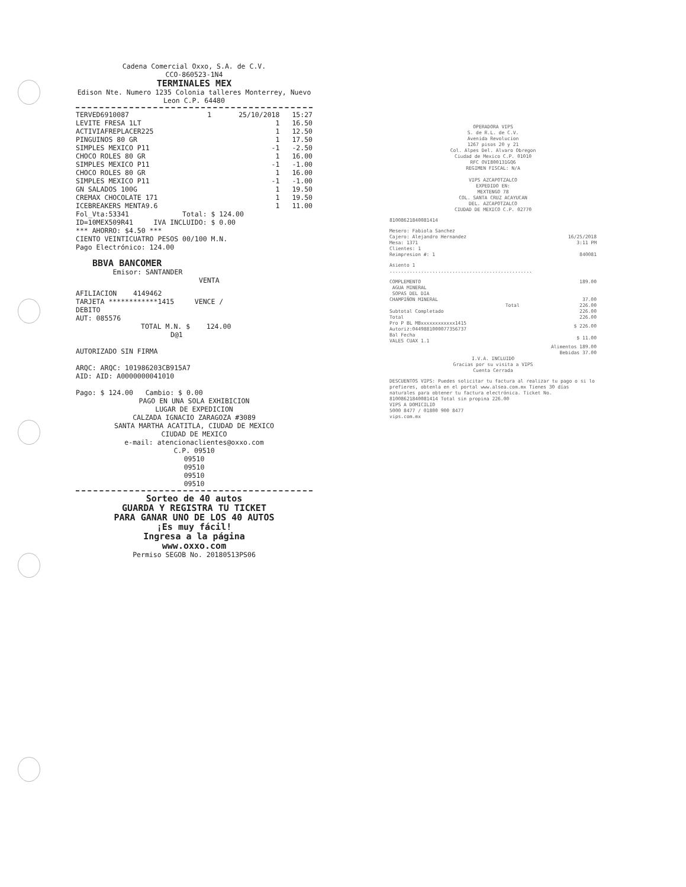Cadena Comercial Oxxo, S.A. de C.V.
CCO-860523-1N4
TERMINALES MEX
Edison Nte. Numero 1235 Colonia talleres Monterrey, Nuevo Leon C.P. 64480
| TERVED6910087 | 1 | 25/10/2018 | 15:27 |
| LEVITE FRESA 1LT | | 1 | 16.50 |
| ACTIVIAFREPLACER225 | | 1 | 12.50 |
| PINGUINOS 80 GR | | 1 | 17.50 |
| SIMPLES MEXICO P11 | | -1 | -2.50 |
| CHOCO ROLES 80 GR | | 1 | 16.00 |
| SIMPLES MEXICO P11 | | -1 | -1.00 |
| CHOCO ROLES 80 GR | | 1 | 16.00 |
| SIMPLES MEXICO P11 | | -1 | -1.00 |
| GN SALADOS 100G | | 1 | 19.50 |
| CREMAX CHOCOLATE 171 | | 1 | 19.50 |
| ICEBREAKERS MENTA9.6 | | 1 | 11.00 |
Fol_Vta:53341 Total: $ 124.00
ID=10MEX509R41 IVA INCLUIDO: $ 0.00
*** AHORRO: $4.50 ***
CIENTO VEINTICUATRO PESOS 00/100 M.N.
Pago Electrónico: 124.00
BBVA BANCOMER
Emisor: SANTANDER
VENTA
AFILIACION 4149462
TARJETA ************1415 VENCE /
DEBITO
AUT: 085576
TOTAL M.N. $ 124.00
D@1
AUTORIZADO SIN FIRMA
ARQC: ARQC: 101986203CB915A7
AID: AID: A0000000041010
Pago: $ 124.00 Cambio: $ 0.00
PAGO EN UNA SOLA EXHIBICION
LUGAR DE EXPEDICION
CALZADA IGNACIO ZARAGOZA #3089
SANTA MARTHA ACATITLA, CIUDAD DE MEXICO
CIUDAD DE MEXICO
e-mail: atencionaclientes@oxxo.com
C.P. 09510
09510
09510
09510
09510
Sorteo de 40 autos
GUARDA Y REGISTRA TU TICKET
PARA GANAR UNO DE LOS 40 AUTOS
¡Es muy fácil!
Ingresa a la página
www.oxxo.com
Permiso SEGOB No. 20180513PS06
OPERADORA VIPS
S. de R.L. de C.V.
Avenida Revolucion
1267 pisos 20 y 21
Col. Alpes Del. Alvaro Obregon
Ciudad de Mexico C.P. 01010
RFC OVI800131GQ6
REGIMEN FISCAL: N/A
VIPS AZCAPOTZALCO
EXPEDIDO EN:
MEXTENGO 78
COL. SANTA CRUZ ACAYUCAN
DEL. AZCAPOTZALCO
CIUDAD DE MEXICO C.P. 02770
81008621840081414
| Mesero: Fabiola Sanchez Cajero: Alejandro Hernandez Mesa: 1371 Clientes: 1 | 16/25/2018 3:11 PM |
| Reimpresion #: 1 | 840081 |
Asiento 1
..................................................
| COMPLEMENTO AGUA MINERAL SOPAS DEL DIA CHAMPIÑON MINERAL | 189.00 37.00 |
| Total | 226.00 |
| Subtotal Completado | 226.00 |
| Total | 226.00 |
| Pro P BL MBxxxxxxxxxxxx1415 Autoriz:0449881000077356737 | $ 226.00 |
| Bal Fecha VALES CUAX 1.1 | $ 11.00 |
| | Alimentos 189.00 Bebidas 37.00 |
I.V.A. INCLUIDO
Gracias por su visita a VIPS
Cuenta Cerrada
DESCUENTOS VIPS: Puedes solicitar tu factura al realizar tu pago o si lo prefieres, obtenla en el portal www.alsea.com.mx Tienes 30 días naturales para obtener tu factura electrónica. Ticket No. 81008621840081414 Total sin propina 226.00
VIPS A DOMICILIO
5000 8477 / 01800 900 8477
vips.com.mx